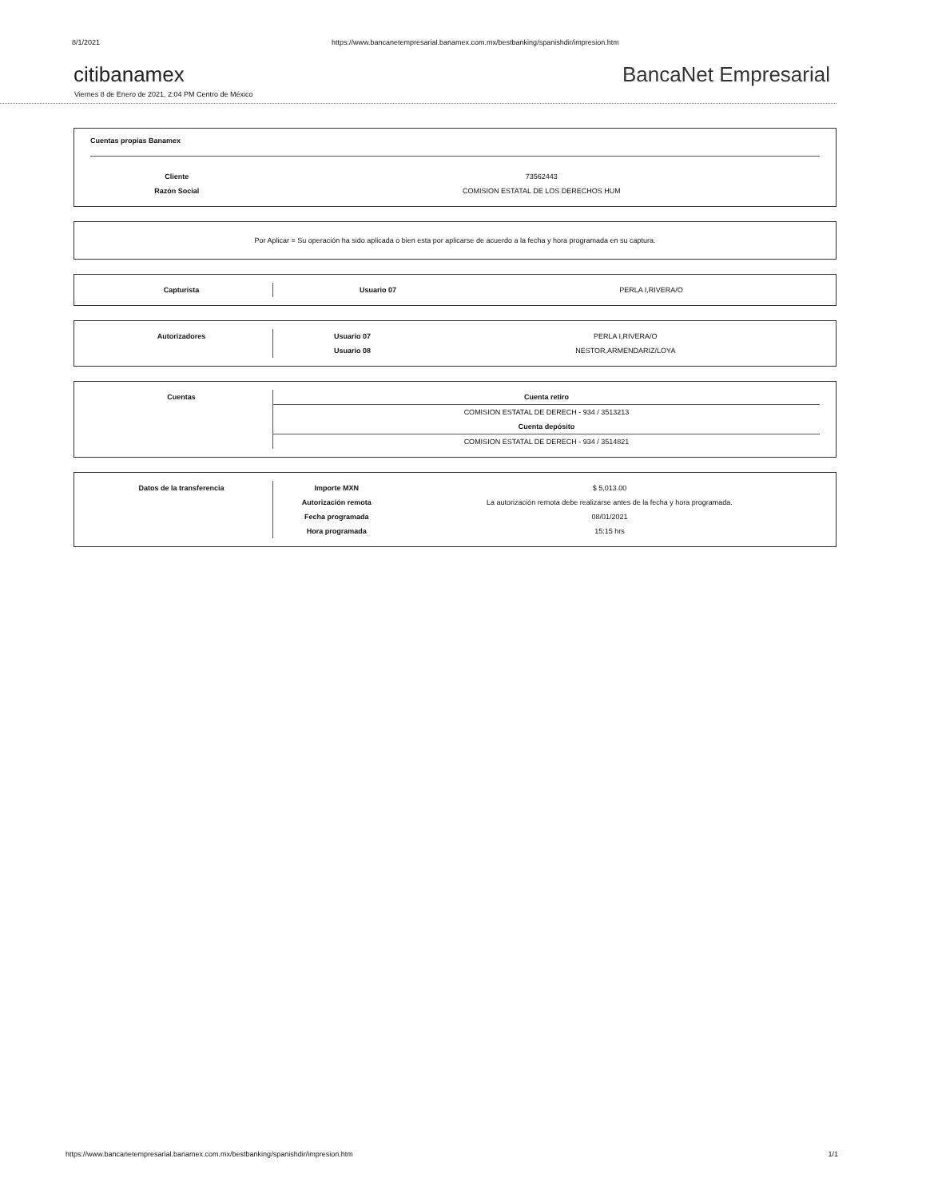8/1/2021 https://www.bancanetempresarial.banamex.com.mx/bestbanking/spanishdir/impresion.htm
citibanamex
BancaNet Empresarial
Viernes 8 de Enero de 2021, 2:04 PM Centro de México
Cuentas propias Banamex
| Cliente | 73562443 |
| Razón Social | COMISION ESTATAL DE LOS DERECHOS HUM |
Por Aplicar = Su operación ha sido aplicada o bien esta por aplicarse de acuerdo a la fecha y hora programada en su captura.
| Capturista | Usuario 07 | PERLA I,RIVERA/O |
| Autorizadores | Usuario 07 | PERLA I,RIVERA/O |
| | Usuario 08 | NESTOR,ARMENDARIZ/LOYA |
| Cuentas | Cuenta retiro |
| | COMISION ESTATAL DE DERECH - 934 / 3513213 |
| | Cuenta depósito |
| | COMISION ESTATAL DE DERECH - 934 / 3514821 |
| Datos de la transferencia | Importe MXN | $ 5,013.00 |
| | Autorización remota | La autorización remota debe realizarse antes de la fecha y hora programada. |
| | Fecha programada | 08/01/2021 |
| | Hora programada | 15:15 hrs |
https://www.bancanetempresarial.banamex.com.mx/bestbanking/spanishdir/impresion.htm 1/1